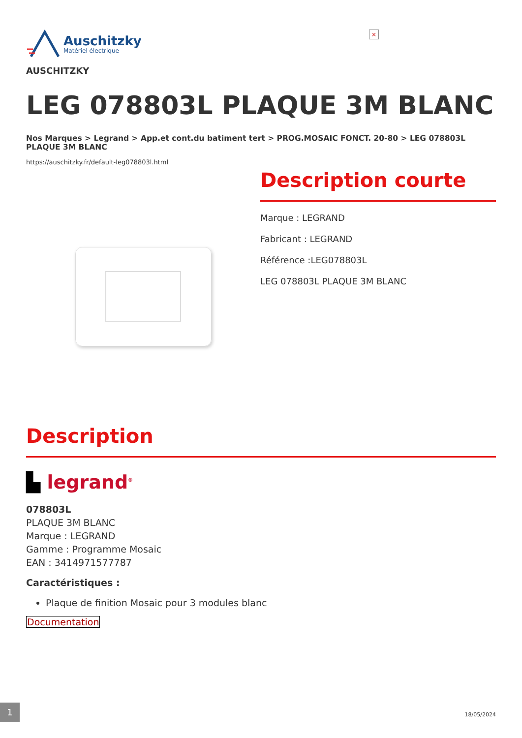×
Auschitzky
Matériel électrique
AUSCHITZKY
LEG 078803L PLAQUE 3M BLANC
Nos Marques > Legrand > App.et cont.du batiment tert > PROG.MOSAIC FONCT. 20-80 > LEG 078803L PLAQUE 3M BLANC
https://auschitzky.fr/default-leg078803l.html
Description courte
Marque : LEGRAND
Fabricant : LEGRAND
Référence :LEG078803L
LEG 078803L PLAQUE 3M BLANC
Description
▙ legrand<sup>®</sup>
078803L
PLAQUE 3M BLANC
Marque : LEGRAND
Gamme : Programme Mosaic
EAN : 3414971577787
Caractéristiques :
Plaque de finition Mosaic pour 3 modules blanc
Documentation
1
18/05/2024